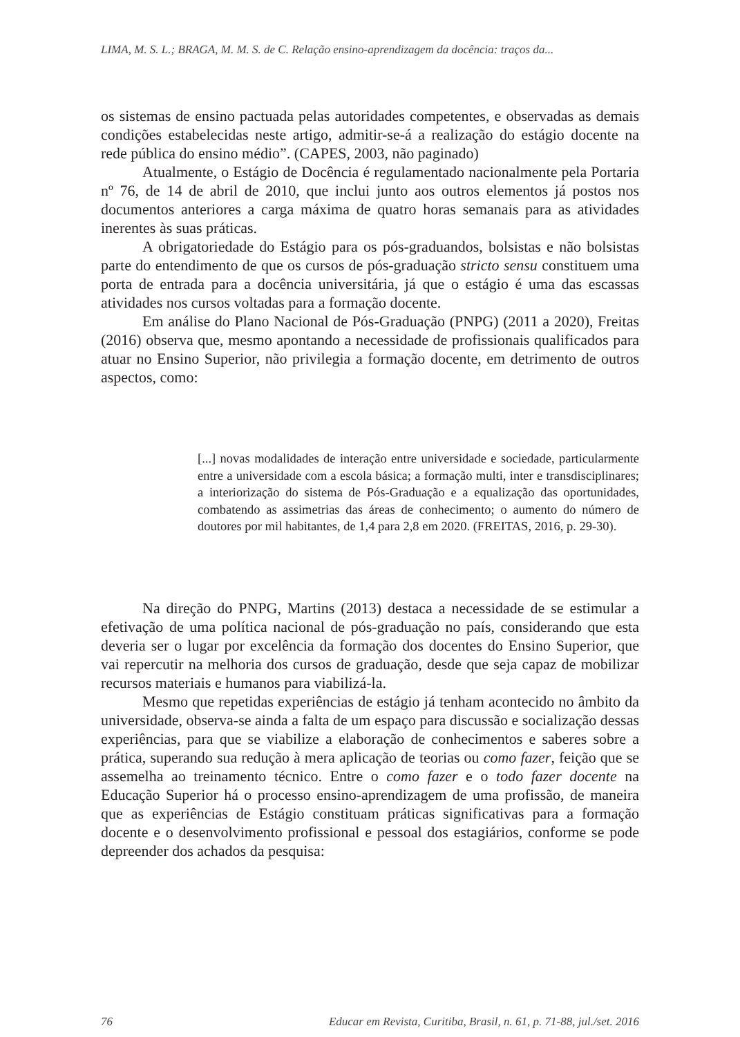LIMA, M. S. L.; BRAGA, M. M. S. de C. Relação ensino-aprendizagem da docência: traços da...
os sistemas de ensino pactuada pelas autoridades competentes, e observadas as demais condições estabelecidas neste artigo, admitir-se-á a realização do estágio docente na rede pública do ensino médio”. (CAPES, 2003, não paginado)
Atualmente, o Estágio de Docência é regulamentado nacionalmente pela Portaria nº 76, de 14 de abril de 2010, que inclui junto aos outros elementos já postos nos documentos anteriores a carga máxima de quatro horas semanais para as atividades inerentes às suas práticas.
A obrigatoriedade do Estágio para os pós-graduandos, bolsistas e não bolsistas parte do entendimento de que os cursos de pós-graduação stricto sensu constituem uma porta de entrada para a docência universitária, já que o estágio é uma das escassas atividades nos cursos voltadas para a formação docente.
Em análise do Plano Nacional de Pós-Graduação (PNPG) (2011 a 2020), Freitas (2016) observa que, mesmo apontando a necessidade de profissionais qualificados para atuar no Ensino Superior, não privilegia a formação docente, em detrimento de outros aspectos, como:
[...] novas modalidades de interação entre universidade e sociedade, particularmente entre a universidade com a escola básica; a formação multi, inter e transdisciplinares; a interiorização do sistema de Pós-Graduação e a equalização das oportunidades, combatendo as assimetrias das áreas de conhecimento; o aumento do número de doutores por mil habitantes, de 1,4 para 2,8 em 2020. (FREITAS, 2016, p. 29-30).
Na direção do PNPG, Martins (2013) destaca a necessidade de se estimular a efetivação de uma política nacional de pós-graduação no país, considerando que esta deveria ser o lugar por excelência da formação dos docentes do Ensino Superior, que vai repercutir na melhoria dos cursos de graduação, desde que seja capaz de mobilizar recursos materiais e humanos para viabilizá-la.
Mesmo que repetidas experiências de estágio já tenham acontecido no âmbito da universidade, observa-se ainda a falta de um espaço para discussão e socialização dessas experiências, para que se viabilize a elaboração de conhecimentos e saberes sobre a prática, superando sua redução à mera aplicação de teorias ou como fazer, feição que se assemelha ao treinamento técnico. Entre o como fazer e o todo fazer docente na Educação Superior há o processo ensino-aprendizagem de uma profissão, de maneira que as experiências de Estágio constituam práticas significativas para a formação docente e o desenvolvimento profissional e pessoal dos estagiários, conforme se pode depreender dos achados da pesquisa:
76 Educar em Revista, Curitiba, Brasil, n. 61, p. 71-88, jul./set. 2016